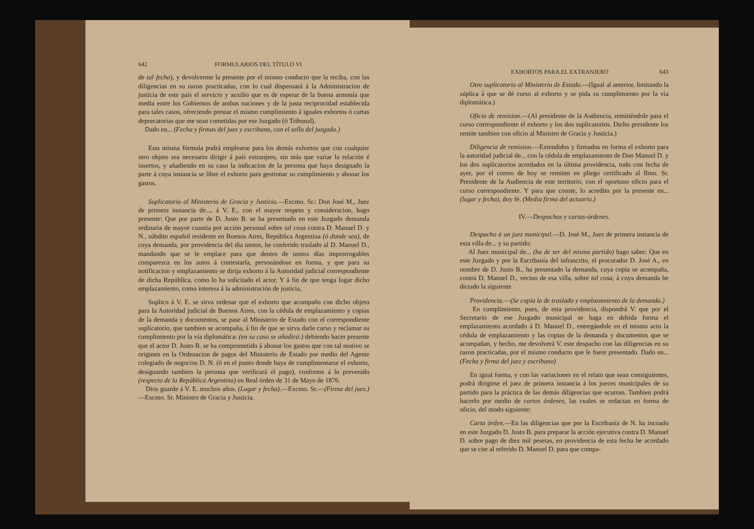642 FORMULARIOS DEL TÍTULO VI
de tal fecha), y devolverme la presente por el mismo conducto que la reciba, con las diligencias en su razon practicadas, con lo cual dispensará á la Administracion de justicia de este país el servicio y auxilio que es de esperar de la buena armonía que media entre los Gobiernos de ambas naciones y de la justa reciprocidad establecida para tales casos, ofreciendo prestar el mismo cumplimiento á iguales exhortos ó cartas deprecatorias que me sean cometidas por ese Juzgado (ó Tribunal).
Dado en... (Fecha y firmas del juez y escribano, con el sello del juzgado.)
Esta misma fórmula podrá emplearse para los demás exhortos que con cualquier otro objeto sea necesario dirigir á país extranjero, sin más que variar la relación é insertos, y añadiendo en su caso la indicacion de la persona que haya designado la parte á cuya instancia se libre el exhorto para gestionar su cumplimiento y abonar los gastos.
Suplicatorio al Ministerio de Gracia y Justicia.—Excmo. Sr.: Don José M., Juez de primera instancia de..., á V. E., con el mayor respeto y consideracion, hago presente: Que por parte de D. Justo B. se ha presentado en este Juzgado demanda ordinaria de mayor cuantía por acción personal sobre tal cosa contra D. Manuel D. y N., súbdito español residente en Buenos Aires, República Argentina (ó donde sea), de cuya demanda, por providencia del dia tantos, he conferido traslado al D. Manuel D., mandando que se le emplace para que dentro de tantos días improrrogables comparezca en los autos á contestarla, personándose en forma, y que para su notificacion y emplazamiento se dirija exhorto á la Autoridad judicial correspondiente de dicha República, como lo ha solicitado el actor. Y á fin de que tenga lugar dicho emplazamiento, como interesa á la administración de justicia,
Suplico á V. E. se sirva ordenar que el exhorto que acompaño con dicho objeto para la Autoridad judicial de Buenos Aires, con la cédula de emplazamiento y copias de la demanda y documentos, se pase al Ministerio de Estado con el correspondiente suplicatorio, que tambien se acompaña, á fin de que se sirva darle curso y reclamar su cumplimiento por la vía diplomática: (en su caso se añadirá:) debiendo hacer presente que el actor D. Justo B. se ha comprometido á abonar los gastos que con tal motivo se originen en la Ordenacion de pagos del Ministerio de Estado por medio del Agente colegiado de negocios D. N. (ó en el punto donde haya de cumplimentarse el exhorto, designando tambien la persona que verificará el pago), conforme á lo prevenido (respecto de la República Argentina) en Real órden de 31 de Mayo de 1876.
Dios guarde á V. E. muchos años. (Lugar y fecha).—Excmo. Sr.—(Firma del juez.)—Excmo. Sr. Ministro de Gracia y Justicia.
EXHORTOS PARA EL EXTRANJERO 643
Otro suplicatorio al Ministerio de Estado.—(Igual al anterior, limitando la súplica á que se dé curso al exhorto y se pida su cumplimiento por la vía diplomática.)
Oficio de remision.—(Al presidente de la Audiencia, remitiéndole para el curso correspondiente el exhorto y los dos suplicatorios. Dicho presidente los remite tambien con oficio al Ministro de Gracia y Justicia.)
Diligencia de remision.—Extendidos y firmados en forma el exhorto para la autoridad judicial de... con la cédula de emplazamiento de Don Manuel D. y los dos suplicatorios acordados en la última providencia, todo con fecha de ayer, por el correo de hoy se remiten en pliego certificado al Ilmo. Sr. Presidente de la Audiencia de este territorio, con el oportuno oficio para el curso correspondiente. Y para que conste, lo acredito por la presente en... (lugar y fecha), doy fé. (Media firma del actuario.)
IV.—Despachos y cartas-órdenes.
Despacho á un juez municipal.—D. José M., Juez de primera instancia de esta villa de... y su partido:
Al Juez municipal de... (ha de ser del mismo partido) hago saber: Que en este Juzgado y por la Escribanía del infrascrito, el procurador D. José A., en nombre de D. Justo B., ha presentado la demanda, cuya copia se acompaña, contra D. Manuel D., vecino de esa villa, sobre tal cosa, á cuya demanda he dictado la siguiente
Providencia.—(Se copia la de traslado y emplazamiento de la demanda.)
En cumplimiento, pues, de esta providencia, dispondrá V. que por el Secretario de ese Juzgado municipal se haga en debida forma el emplazamiento acordado á D. Manuel D., entregándole en el mismo acto la cédula de emplazamiento y las copias de la demanda y documentos que se acompañan, y hecho, me devolverá V. este despacho con las diligencias en su razon practicadas, por el mismo conducto que le fuere presentado. Dado en... (Fecha y firma del juez y escribano)
En igual forma, y con las variaciones en el relato que sean consiguientes, podrá dirigirse el juez de primera instancia á los jueces municipales de su partido para la práctica de las demás diligencias que ocurran. Tambien podrá hacerlo por medio de cartas órdenes, las cuales se redactan en forma de oficio, del modo siguiente:
Carta órden.—En las diligencias que por la Escribanía de N. ha incoado en este Juzgado D. Justo B. para preparar la acción ejecutiva contra D. Manuel D. sobre pago de diez mil pesetas, en providencia de esta fecha he acordado que se cite al referido D. Manuel D. para que compa-